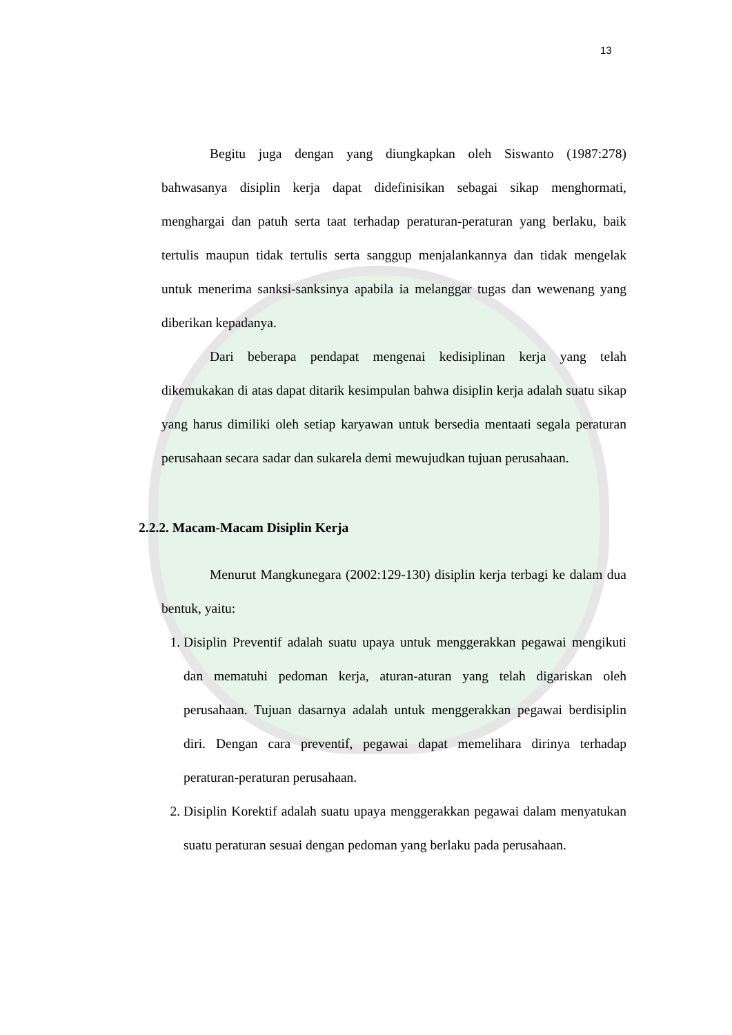13
Begitu juga dengan yang diungkapkan oleh Siswanto (1987:278) bahwasanya disiplin kerja dapat didefinisikan sebagai sikap menghormati, menghargai dan patuh serta taat terhadap peraturan-peraturan yang berlaku, baik tertulis maupun tidak tertulis serta sanggup menjalankannya dan tidak mengelak untuk menerima sanksi-sanksinya apabila ia melanggar tugas dan wewenang yang diberikan kepadanya.
Dari beberapa pendapat mengenai kedisiplinan kerja yang telah dikemukakan di atas dapat ditarik kesimpulan bahwa disiplin kerja adalah suatu sikap yang harus dimiliki oleh setiap karyawan untuk bersedia mentaati segala peraturan perusahaan secara sadar dan sukarela demi mewujudkan tujuan perusahaan.
2.2.2. Macam-Macam Disiplin Kerja
Menurut Mangkunegara (2002:129-130) disiplin kerja terbagi ke dalam dua bentuk, yaitu:
1. Disiplin Preventif adalah suatu upaya untuk menggerakkan pegawai mengikuti dan mematuhi pedoman kerja, aturan-aturan yang telah digariskan oleh perusahaan. Tujuan dasarnya adalah untuk menggerakkan pegawai berdisiplin diri. Dengan cara preventif, pegawai dapat memelihara dirinya terhadap peraturan-peraturan perusahaan.
2. Disiplin Korektif adalah suatu upaya menggerakkan pegawai dalam menyatukan suatu peraturan sesuai dengan pedoman yang berlaku pada perusahaan.